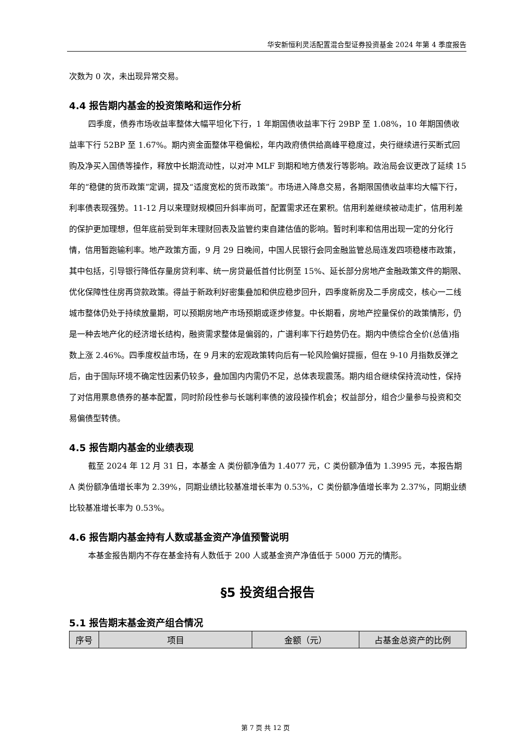华安新恒利灵活配置混合型证券投资基金 2024 年第 4 季度报告
次数为 0 次，未出现异常交易。
4.4 报告期内基金的投资策略和运作分析
四季度，债券市场收益率整体大幅平坦化下行，1 年期国债收益率下行 29BP 至 1.08%，10 年期国债收益率下行 52BP 至 1.67%。期内资金面整体平稳偏松，年内政府债供给高峰平稳度过，央行继续进行买断式回购及净买入国债等操作，释放中长期流动性，以对冲 MLF 到期和地方债发行等影响。政治局会议更改了延续 15 年的“稳健的货币政策”定调，提及“适度宽松的货币政策”。市场进入降息交易，各期限国债收益率均大幅下行，利率债表现强势。11-12 月以来理财规模回升斜率尚可，配置需求还在累积。信用利差继续被动走扩，信用利差的保护更加理想，但年底前受到年末理财回表及监管约束自建估值的影响。暂时利率和信用出现一定的分化行情，信用暂跑输利率。地产政策方面，9 月 29 日晚间，中国人民银行会同金融监管总局连发四项稳楼市政策，其中包括，引导银行降低存量房贷利率、统一房贷最低首付比例至 15%、延长部分房地产金融政策文件的期限、优化保障性住房再贷款政策。得益于新政利好密集叠加和供应稳步回升，四季度新房及二手房成交，核心一二线城市整体仍处于持续放量期，可以预期房地产市场预期或逐步修复。中长期看，房地产控量保价的政策情形，仍是一种去地产化的经济增长结构，融资需求整体是偏弱的，广谱利率下行趋势仍在。期内中债综合全价(总值)指数上涨 2.46%。四季度权益市场，在 9 月末的宏观政策转向后有一轮风险偏好提振，但在 9-10 月指数反弹之后，由于国际环境不确定性因素仍较多，叠加国内内需仍不足，总体表现震荡。期内组合继续保持流动性，保持了对信用票息债券的基本配置，同时阶段性参与长端利率债的波段操作机会；权益部分，组合少量参与投资和交易偏债型转债。
4.5 报告期内基金的业绩表现
截至 2024 年 12 月 31 日，本基金 A 类份额净值为 1.4077 元，C 类份额净值为 1.3995 元，本报告期 A 类份额净值增长率为 2.39%，同期业绩比较基准增长率为 0.53%，C 类份额净值增长率为 2.37%，同期业绩比较基准增长率为 0.53%。
4.6 报告期内基金持有人数或基金资产净值预警说明
本基金报告期内不存在基金持有人数低于 200 人或基金资产净值低于 5000 万元的情形。
§5 投资组合报告
5.1 报告期末基金资产组合情况
| 序号 | 项目 | 金额（元） | 占基金总资产的比例 |
| --- | --- | --- | --- |
第 7 页 共 12 页